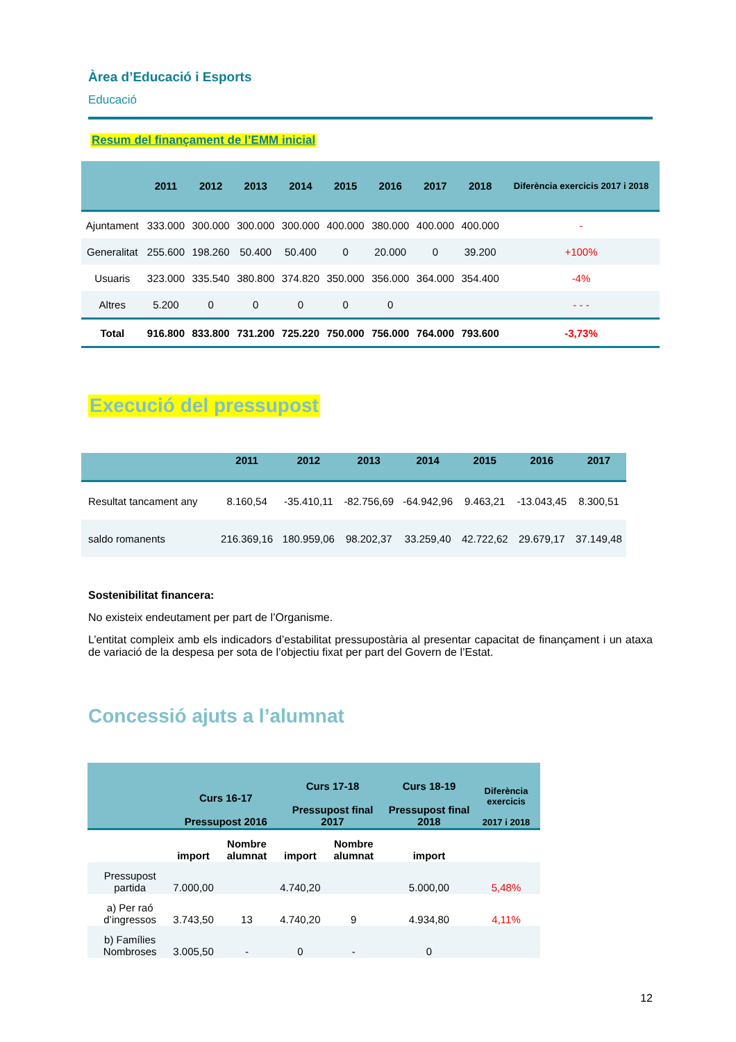Àrea d’Educació i Esports
Educació
Resum del finançament de l’EMM inicial
| | 2011 | 2012 | 2013 | 2014 | 2015 | 2016 | 2017 | 2018 | Diferència exercicis 2017 i 2018 |
| --- | --- | --- | --- | --- | --- | --- | --- | --- | --- |
| Ajuntament | 333.000 | 300.000 | 300.000 | 300.000 | 400.000 | 380.000 | 400.000 | 400.000 | - |
| Generalitat | 255.600 | 198.260 | 50.400 | 50.400 | 0 | 20.000 | 0 | 39.200 | +100% |
| Usuaris | 323.000 | 335.540 | 380.800 | 374.820 | 350.000 | 356.000 | 364.000 | 354.400 | -4% |
| Altres | 5.200 | 0 | 0 | 0 | 0 | 0 | | | - - - |
| Total | 916.800 | 833.800 | 731.200 | 725.220 | 750.000 | 756.000 | 764.000 | 793.600 | -3,73% |
Execució del pressupost
| | 2011 | 2012 | 2013 | 2014 | 2015 | 2016 | 2017 |
| --- | --- | --- | --- | --- | --- | --- | --- |
| Resultat tancament any | 8.160,54 | -35.410,11 | -82.756,69 | -64.942,96 | 9.463,21 | -13.043,45 | 8.300,51 |
| saldo romanents | 216.369,16 | 180.959,06 | 98.202,37 | 33.259,40 | 42.722,62 | 29.679,17 | 37.149,48 |
Sostenibilitat financera:
No existeix endeutament per part de l’Organisme.
L’entitat compleix amb els indicadors d’estabilitat pressupostària al presentar capacitat de finançament i un ataxa de variació de la despesa per sota de l’objectiu fixat per part del Govern de l’Estat.
Concessió ajuts a l’alumnat
| | Curs 16-17 Pressupost 2016 | | Curs 17-18 Pressupost final 2017 | | Curs 18-19 Pressupost final 2018 | Diferència exercicis 2017 i 2018 |
| --- | --- | --- | --- | --- | --- | --- |
| | import | Nombre alumnat | import | Nombre alumnat | import | |
| Pressupost partida | 7.000,00 | | 4.740,20 | | 5.000,00 | 5,48% |
| a) Per raó d’ingressos | 3.743,50 | 13 | 4.740,20 | 9 | 4.934,80 | 4,11% |
| b) Famílies Nombroses | 3.005,50 | - | 0 | - | 0 | |
12